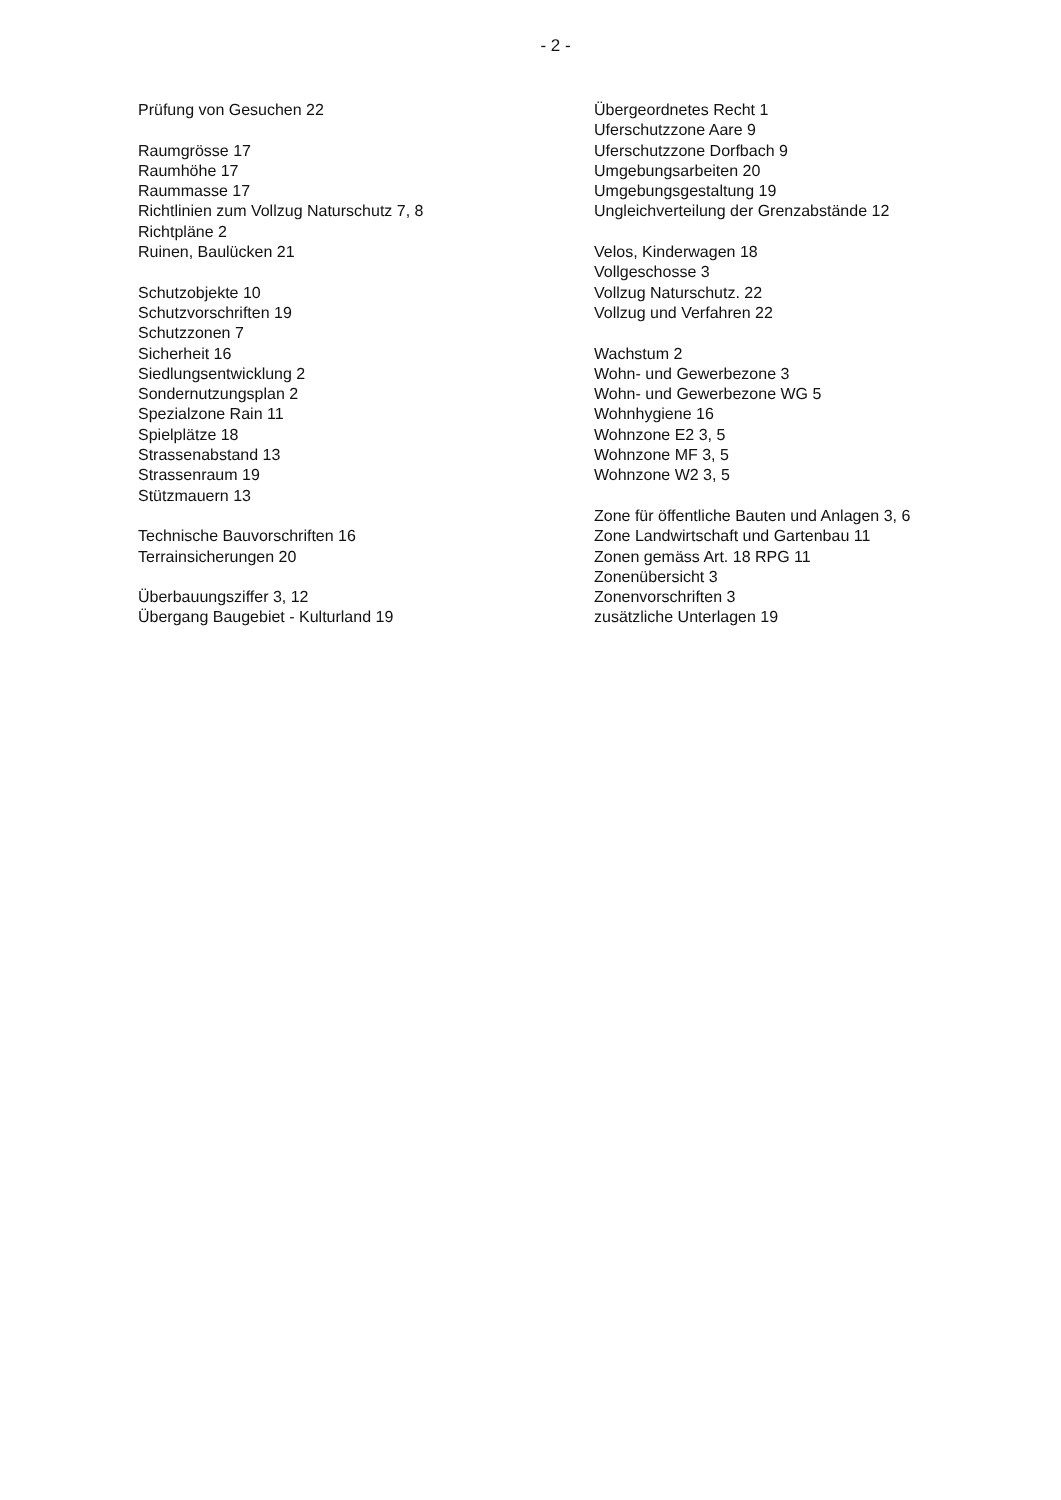- 2 -
Prüfung von Gesuchen 22
Raumgrösse 17
Raumhöhe 17
Raummasse 17
Richtlinien zum Vollzug Naturschutz 7, 8
Richtpläne 2
Ruinen, Baulücken 21
Schutzobjekte 10
Schutzvorschriften 19
Schutzzonen 7
Sicherheit 16
Siedlungsentwicklung 2
Sondernutzungsplan 2
Spezialzone Rain 11
Spielplätze 18
Strassenabstand 13
Strassenraum 19
Stützmauern 13
Technische Bauvorschriften 16
Terrainsicherungen 20
Überbauungsziffer 3, 12
Übergang Baugebiet - Kulturland 19
Übergeordnetes Recht 1
Uferschutzzone Aare 9
Uferschutzzone Dorfbach 9
Umgebungsarbeiten 20
Umgebungsgestaltung 19
Ungleichverteilung der Grenzabstände 12
Velos, Kinderwagen 18
Vollgeschosse 3
Vollzug Naturschutz. 22
Vollzug und Verfahren 22
Wachstum 2
Wohn- und Gewerbezone 3
Wohn- und Gewerbezone WG 5
Wohnhygiene 16
Wohnzone E2 3, 5
Wohnzone MF 3, 5
Wohnzone W2 3, 5
Zone für öffentliche Bauten und Anlagen 3, 6
Zone Landwirtschaft und Gartenbau 11
Zonen gemäss Art. 18 RPG 11
Zonenübersicht 3
Zonenvorschriften 3
zusätzliche Unterlagen 19